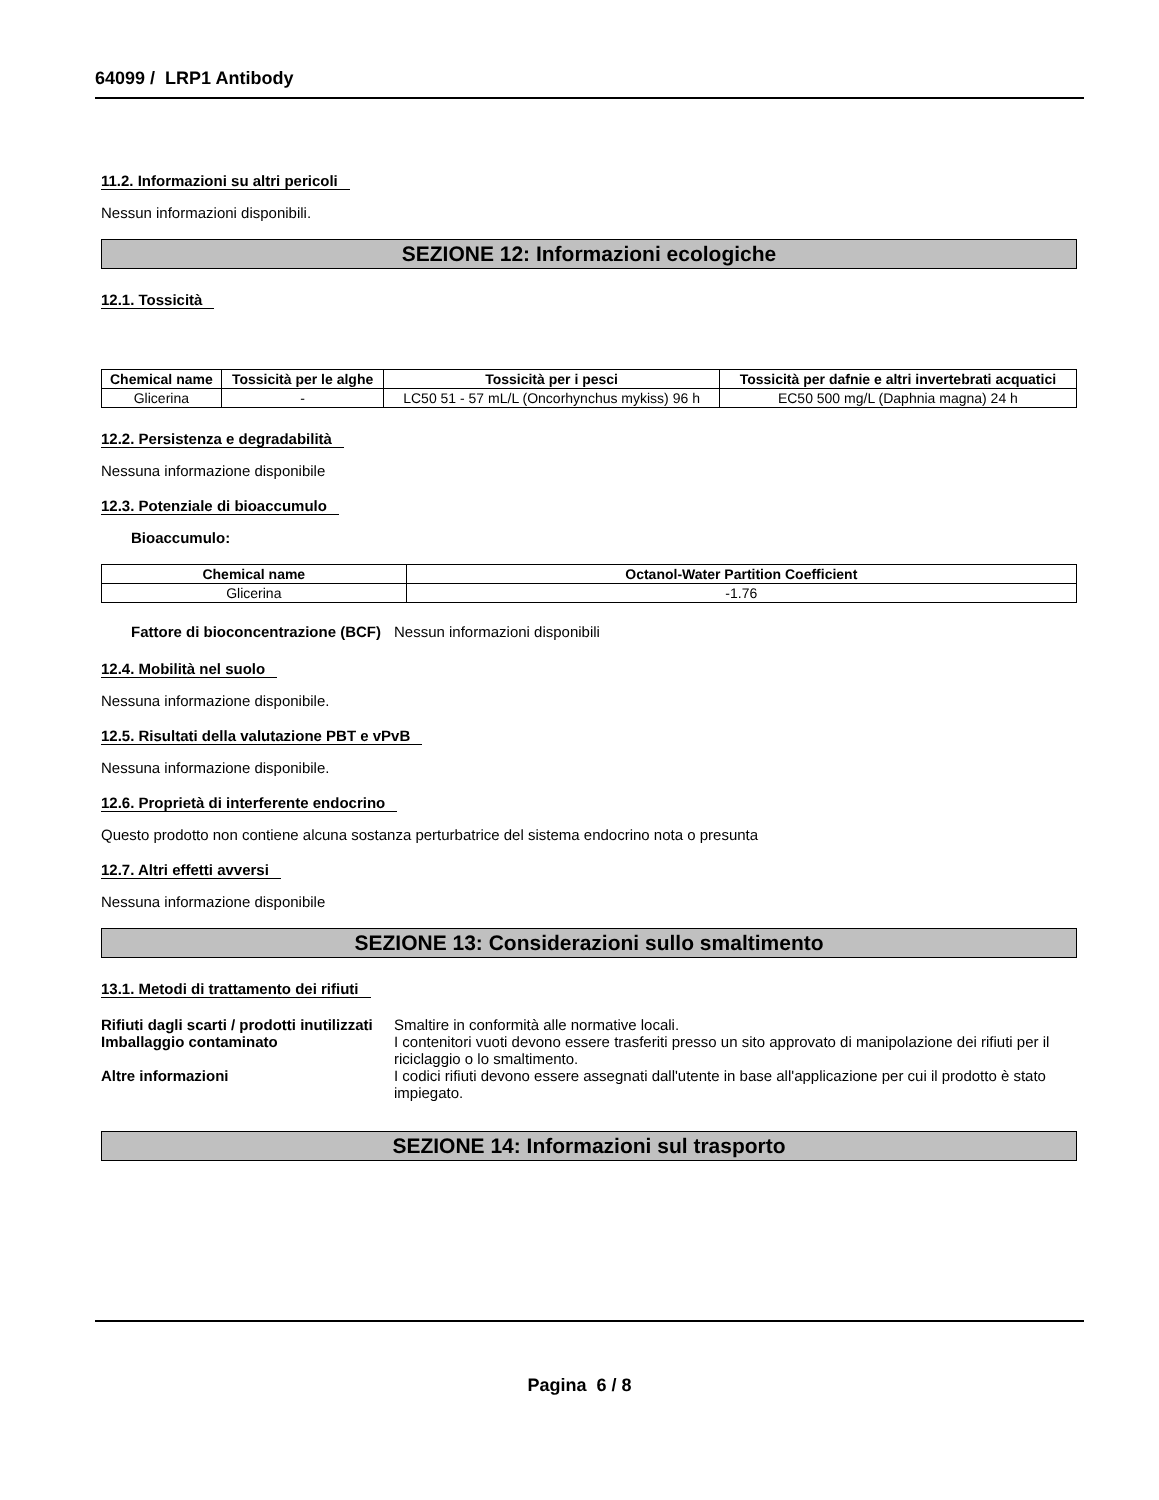64099 / LRP1 Antibody
11.2. Informazioni su altri pericoli
Nessun informazioni disponibili.
SEZIONE 12: Informazioni ecologiche
12.1. Tossicità
| Chemical name | Tossicità per le alghe | Tossicità per i pesci | Tossicità per dafnie e altri invertebrati acquatici |
| --- | --- | --- | --- |
| Glicerina | - | LC50 51 - 57 mL/L (Oncorhynchus mykiss) 96 h | EC50 500 mg/L (Daphnia magna) 24 h |
12.2. Persistenza e degradabilità
Nessuna informazione disponibile
12.3. Potenziale di bioaccumulo
Bioaccumulo:
| Chemical name | Octanol-Water Partition Coefficient |
| --- | --- |
| Glicerina | -1.76 |
Fattore di bioconcentrazione (BCF) Nessun informazioni disponibili
12.4. Mobilità nel suolo
Nessuna informazione disponibile.
12.5. Risultati della valutazione PBT e vPvB
Nessuna informazione disponibile.
12.6. Proprietà di interferente endocrino
Questo prodotto non contiene alcuna sostanza perturbatrice del sistema endocrino nota o presunta
12.7. Altri effetti avversi
Nessuna informazione disponibile
SEZIONE 13: Considerazioni sullo smaltimento
13.1. Metodi di trattamento dei rifiuti
Rifiuti dagli scarti / prodotti inutilizzati Smaltire in conformità alle normative locali.
Imballaggio contaminato I contenitori vuoti devono essere trasferiti presso un sito approvato di manipolazione dei rifiuti per il riciclaggio o lo smaltimento.
Altre informazioni I codici rifiuti devono essere assegnati dall'utente in base all'applicazione per cui il prodotto è stato impiegato.
SEZIONE 14: Informazioni sul trasporto
Pagina 6 / 8